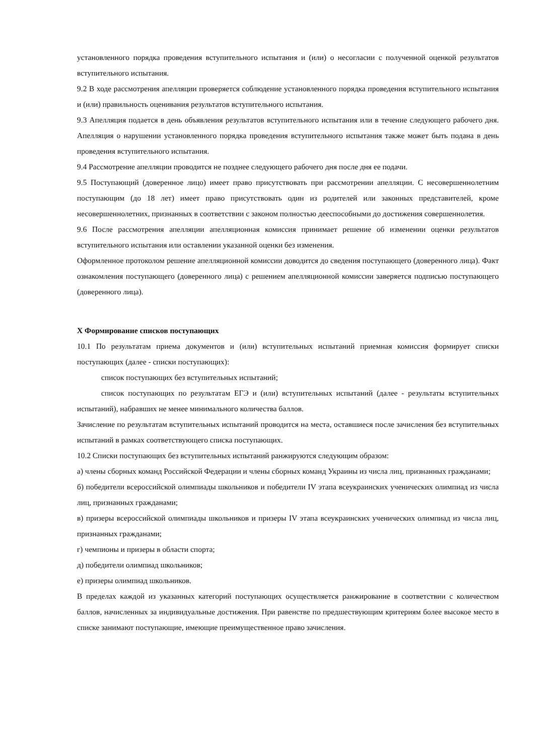установленного порядка проведения вступительного испытания и (или) о несогласии с полученной оценкой результатов вступительного испытания.
9.2 В ходе рассмотрения апелляции проверяется соблюдение установленного порядка проведения вступительного испытания и (или) правильность оценивания результатов вступительного испытания.
9.3 Апелляция подается в день объявления результатов вступительного испытания или в течение следующего рабочего дня. Апелляция о нарушении установленного порядка проведения вступительного испытания также может быть подана в день проведения вступительного испытания.
9.4 Рассмотрение апелляции проводится не позднее следующего рабочего дня после дня ее подачи.
9.5 Поступающий (доверенное лицо) имеет право присутствовать при рассмотрении апелляции. С несовершеннолетним поступающим (до 18 лет) имеет право присутствовать один из родителей или законных представителей, кроме несовершеннолетних, признанных в соответствии с законом полностью дееспособными до достижения совершеннолетия.
9.6 После рассмотрения апелляции апелляционная комиссия принимает решение об изменении оценки результатов вступительного испытания или оставлении указанной оценки без изменения.
Оформленное протоколом решение апелляционной комиссии доводится до сведения поступающего (доверенного лица). Факт ознакомления поступающего (доверенного лица) с решением апелляционной комиссии заверяется подписью поступающего (доверенного лица).
X Формирование списков поступающих
10.1 По результатам приема документов и (или) вступительных испытаний приемная комиссия формирует списки поступающих (далее - списки поступающих):
список поступающих без вступительных испытаний;
список поступающих по результатам ЕГЭ и (или) вступительных испытаний (далее - результаты вступительных испытаний), набравших не менее минимального количества баллов.
Зачисление по результатам вступительных испытаний проводится на места, оставшиеся после зачисления без вступительных испытаний в рамках соответствующего списка поступающих.
10.2 Списки поступающих без вступительных испытаний ранжируются следующим образом:
а) члены сборных команд Российской Федерации и члены сборных команд Украины из числа лиц, признанных гражданами;
б) победители всероссийской олимпиады школьников и победители IV этапа всеукраинских ученических олимпиад из числа лиц, признанных гражданами;
в) призеры всероссийской олимпиады школьников и призеры IV этапа всеукраинских ученических олимпиад из числа лиц, признанных гражданами;
г) чемпионы и призеры в области спорта;
д) победители олимпиад школьников;
е) призеры олимпиад школьников.
В пределах каждой из указанных категорий поступающих осуществляется ранжирование в соответствии с количеством баллов, начисленных за индивидуальные достижения. При равенстве по предшествующим критериям более высокое место в списке занимают поступающие, имеющие преимущественное право зачисления.